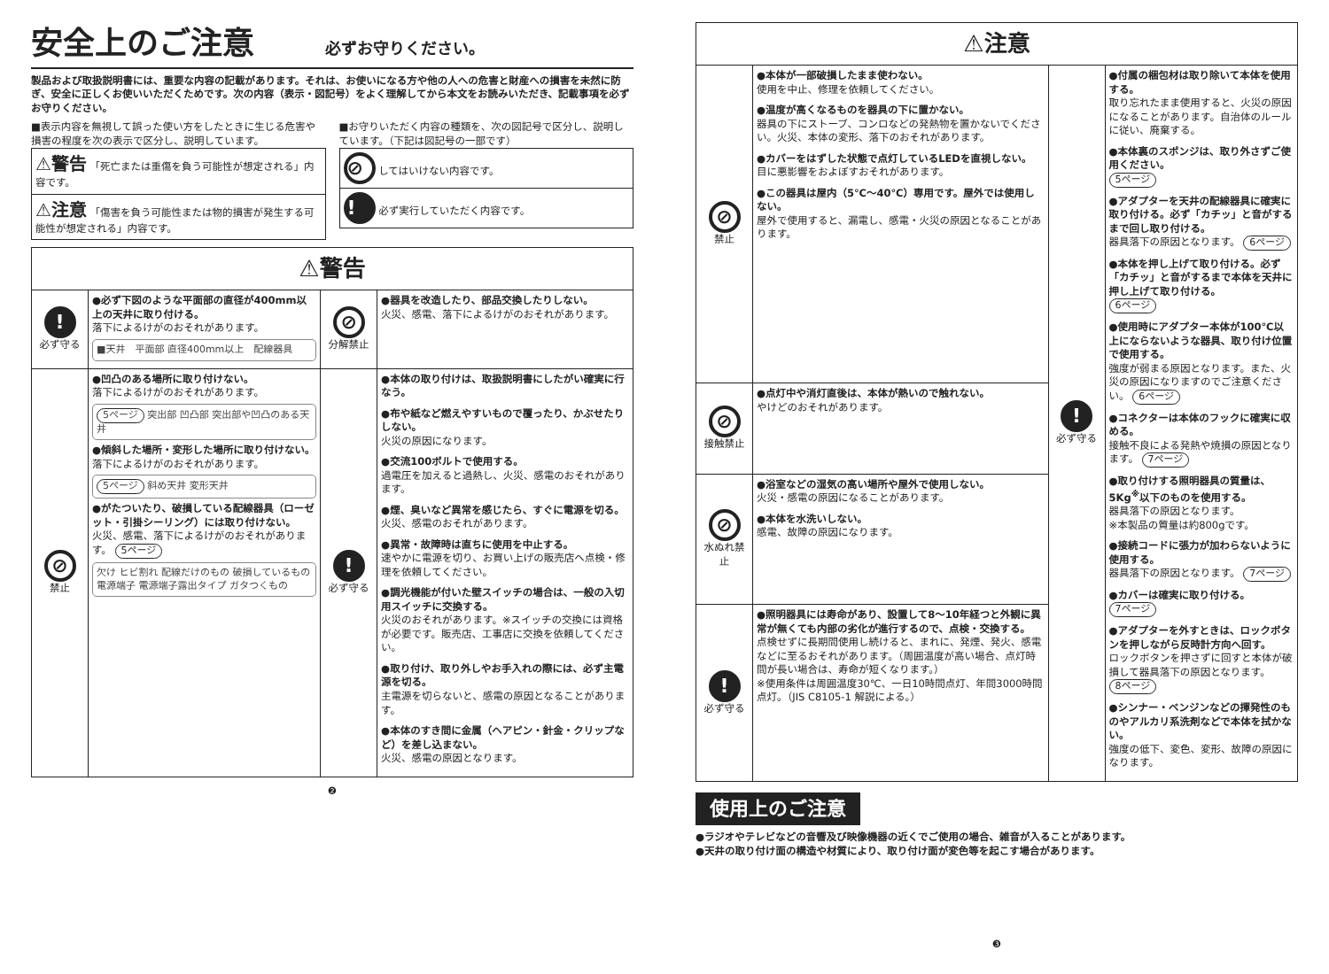安全上のご注意 必ずお守りください。
製品および取扱説明書には、重要な内容の記載があります。それは、お使いになる方や他の人への危害と財産への損害を未然に防ぎ、安全に正しくお使いいただくためです。次の内容（表示・図記号）をよく理解してから本文をお読みいただき、記載事項を必ずお守りください。
■表示内容を無視して誤った使い方をしたときに生じる危害や損害の程度を次の表示で区分し、説明しています。
| ⚠警告 「死亡または重傷を負う可能性が想定される」内容です。 |
| ⚠注意 「傷害を負う可能性または物的損害が発生する可能性が想定される」内容です。 |
■お守りいただく内容の種類を、次の図記号で区分し、説明しています。（下記は図記号の一部です）
| ⊘ してはいけない内容です。 |
| ! 必ず実行していただく内容です。 |
| ⚠警告 | | | |
| --- | --- | --- | --- |
| ! 必ず守る | ●必ず下図のような平面部の直径が400mm以上の天井に取り付ける。 落下によるけがのおそれがあります。 ■天井 平面部 直径400mm以上 配線器具 | ⊘ 分解禁止 | ●器具を改造したり、部品交換したりしない。 火災、感電、落下によるけがのおそれがあります。 |
| ⊘ 禁止 | ●凹凸のある場所に取り付けない。 落下によるけがのおそれがあります。 5ページ 突出部 凹凸部 突出部や凹凸のある天井 ●傾斜した場所・変形した場所に取り付けない。 落下によるけがのおそれがあります。 5ページ 斜め天井 変形天井 ●がたついたり、破損している配線器具（ローゼット・引掛シーリング）には取り付けない。 火災、感電、落下によるけがのおそれがあります。 5ページ 欠け ヒビ割れ 配線だけのもの 破損しているもの 電源端子 電源端子露出タイプ ガタつくもの | ! 必ず守る | ●本体の取り付けは、取扱説明書にしたがい確実に行なう。 ●布や紙など燃えやすいもので覆ったり、かぶせたりしない。 火災の原因になります。 ●交流100ボルトで使用する。 過電圧を加えると過熱し、火災、感電のおそれがあります。 ●煙、臭いなど異常を感じたら、すぐに電源を切る。 火災、感電のおそれがあります。 ●異常・故障時は直ちに使用を中止する。 速やかに電源を切り、お買い上げの販売店へ点検・修理を依頼してください。 ●調光機能が付いた壁スイッチの場合は、一般の入切用スイッチに交換する。 火災のおそれがあります。※スイッチの交換には資格が必要です。販売店、工事店に交換を依頼してください。 ●取り付け、取り外しやお手入れの際には、必ず主電源を切る。 主電源を切らないと、感電の原因となることがあります。 ●本体のすき間に金属（ヘアピン・針金・クリップなど）を差し込まない。 火災、感電の原因となります。 |
❷
| ⚠注意 | | | |
| --- | --- | --- | --- |
| ⊘ 禁止 | ●本体が一部破損したまま使わない。 使用を中止、修理を依頼してください。 ●温度が高くなるものを器具の下に置かない。 器具の下にストーブ、コンロなどの発熱物を置かないでください。火災、本体の変形、落下のおそれがあります。 ●カバーをはずした状態で点灯しているLEDを直視しない。 目に悪影響をおよぼすおそれがあります。 ●この器具は屋内（5℃〜40℃）専用です。屋外では使用しない。 屋外で使用すると、漏電し、感電・火災の原因となることがあります。 | ! 必ず守る | ●付属の梱包材は取り除いて本体を使用する。 取り忘れたまま使用すると、火災の原因になることがあります。自治体のルールに従い、廃棄する。 ●本体裏のスポンジは、取り外さずご使用ください。 5ページ ●アダプターを天井の配線器具に確実に取り付ける。必ず「カチッ」と音がするまで回し取り付ける。 器具落下の原因となります。 6ページ ●本体を押し上げて取り付ける。必ず「カチッ」と音がするまで本体を天井に押し上げて取り付ける。 6ページ ●使用時にアダプター本体が100℃以上にならないような器具、取り付け位置で使用する。 強度が弱まる原因となります。また、火災の原因になりますのでご注意ください。 6ページ ●コネクターは本体のフックに確実に収める。 接触不良による発熱や焼損の原因となります。 7ページ ●取り付けする照明器具の質量は、5Kg<sup>※</sup>以下のものを使用する。 器具落下の原因となります。 ※本製品の質量は約800gです。 ●接続コードに張力が加わらないように使用する。 器具落下の原因となります。 7ページ ●カバーは確実に取り付ける。 7ページ ●アダプターを外すときは、ロックボタンを押しながら反時計方向へ回す。 ロックボタンを押さずに回すと本体が破損して器具落下の原因となります。 8ページ ●シンナー・ベンジンなどの揮発性のものやアルカリ系洗剤などで本体を拭かない。 強度の低下、変色、変形、故障の原因になります。 |
| ⊘ 接触禁止 | ●点灯中や消灯直後は、本体が熱いので触れない。 やけどのおそれがあります。 | | |
| ⊘ 水ぬれ禁止 | ●浴室などの湿気の高い場所や屋外で使用しない。 火災・感電の原因になることがあります。 ●本体を水洗いしない。 感電、故障の原因になります。 | | |
| ! 必ず守る | ●照明器具には寿命があり、設置して8〜10年経つと外観に異常が無くても内部の劣化が進行するので、点検・交換する。 点検せずに長期間使用し続けると、まれに、発煙、発火、感電などに至るおそれがあります。（周囲温度が高い場合、点灯時間が長い場合は、寿命が短くなります。） ※使用条件は周囲温度30℃、一日10時間点灯、年間3000時間点灯。（JIS C8105-1 解説による。） | | |
使用上のご注意
●ラジオやテレビなどの音響及び映像機器の近くでご使用の場合、雑音が入ることがあります。
●天井の取り付け面の構造や材質により、取り付け面が変色等を起こす場合があります。
❸